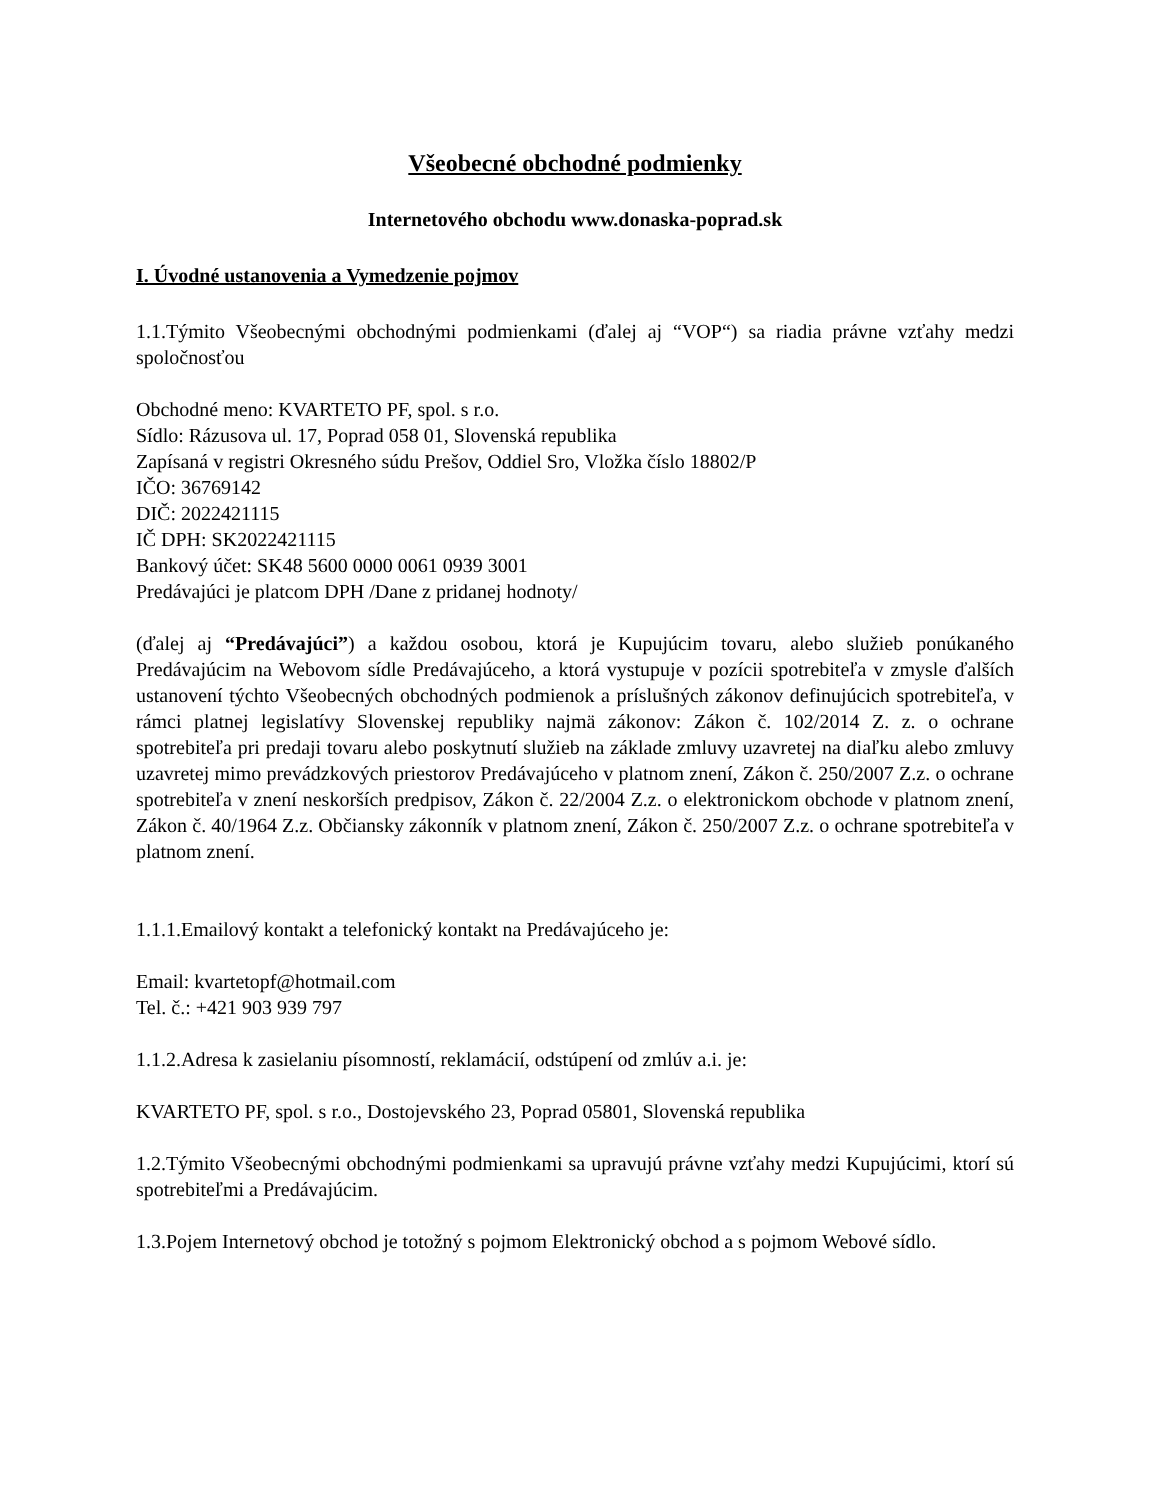Všeobecné obchodné podmienky
Internetového obchodu www.donaska-poprad.sk
I. Úvodné ustanovenia a Vymedzenie pojmov
1.1.Týmito Všeobecnými obchodnými podmienkami (ďalej aj “VOP“) sa riadia právne vzťahy medzi spoločnosťou
Obchodné meno: KVARTETO PF, spol. s r.o.
Sídlo: Rázusova ul. 17, Poprad 058 01, Slovenská republika
Zapísaná v registri Okresného súdu Prešov, Oddiel Sro, Vložka číslo 18802/P
IČO: 36769142
DIČ: 2022421115
IČ DPH: SK2022421115
Bankový účet: SK48 5600 0000 0061 0939 3001
Predávajúci je platcom DPH /Dane z pridanej hodnoty/
(ďalej aj “Predávajúci”) a každou osobou, ktorá je Kupujúcim tovaru, alebo služieb ponúkaného Predávajúcim na Webovom sídle Predávajúceho, a ktorá vystupuje v pozícii spotrebiteľa v zmysle ďalších ustanovení týchto Všeobecných obchodných podmienok a príslušných zákonov definujúcich spotrebiteľa, v rámci platnej legislatívy Slovenskej republiky najmä zákonov: Zákon č. 102/2014 Z. z. o ochrane spotrebiteľa pri predaji tovaru alebo poskytnutí služieb na základe zmluvy uzavretej na diaľku alebo zmluvy uzavretej mimo prevádzkových priestorov Predávajúceho v platnom znení, Zákon č. 250/2007 Z.z. o ochrane spotrebiteľa v znení neskorších predpisov, Zákon č. 22/2004 Z.z. o elektronickom obchode v platnom znení, Zákon č. 40/1964 Z.z. Občiansky zákonník v platnom znení, Zákon č. 250/2007 Z.z. o ochrane spotrebiteľa v platnom znení.
1.1.1.Emailový kontakt a telefonický kontakt na Predávajúceho je:
Email: kvartetopf@hotmail.com
Tel. č.: +421 903 939 797
1.1.2.Adresa k zasielaniu písomností, reklamácií, odstúpení od zmlúv a.i. je:
KVARTETO PF, spol. s r.o., Dostojevského 23, Poprad 05801, Slovenská republika
1.2.Týmito Všeobecnými obchodnými podmienkami sa upravujú právne vzťahy medzi Kupujúcimi, ktorí sú spotrebiteľmi a Predávajúcim.
1.3.Pojem Internetový obchod je totožný s pojmom Elektronický obchod a s pojmom Webové sídlo.